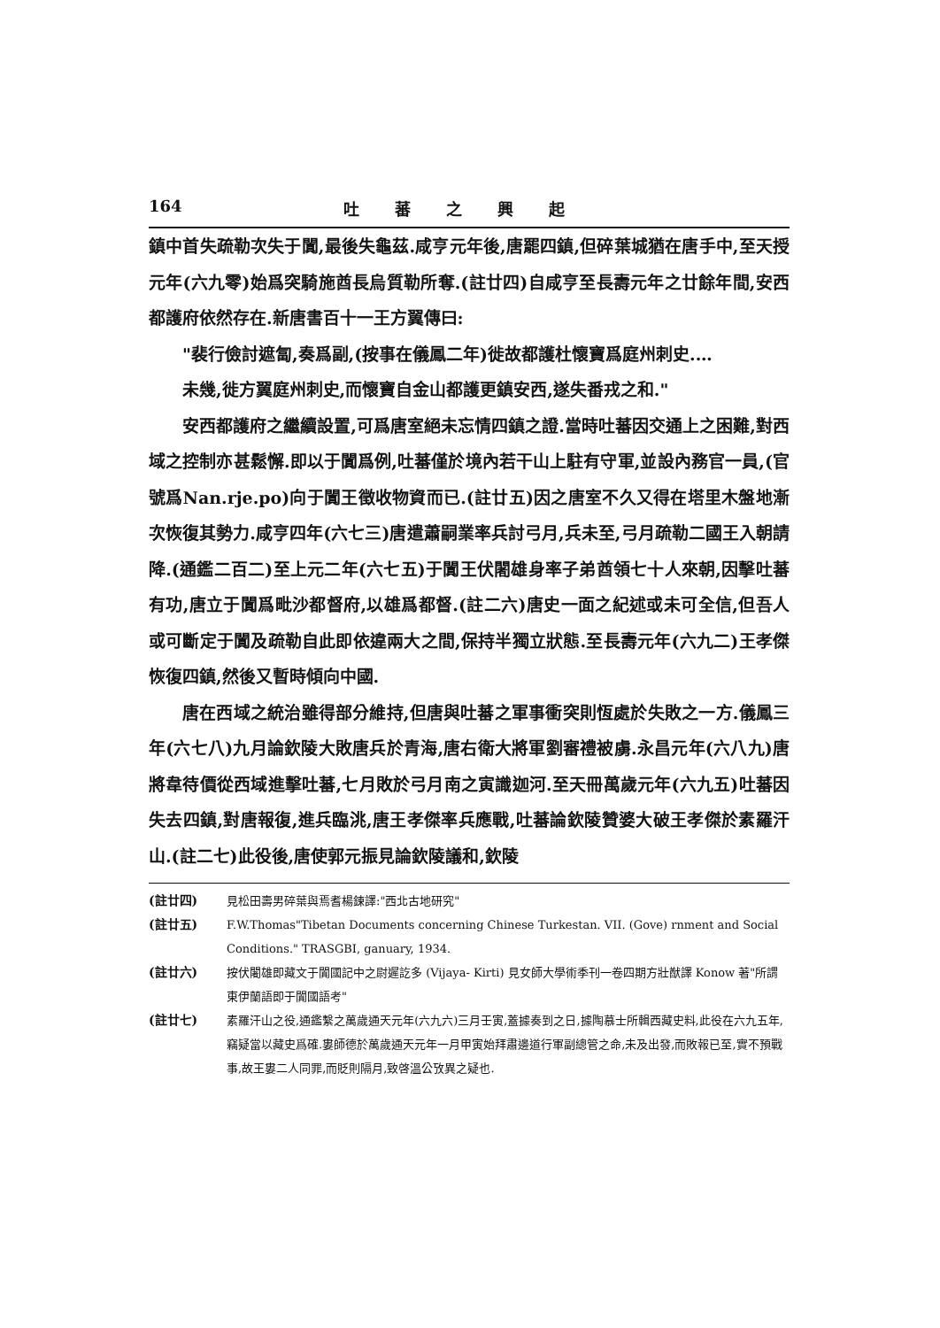164 吐蕃之興起
鎮中首失疏勒次失于闐,最後失龜茲.咸亨元年後,唐罷四鎮,但碎葉城猶在唐手中,至天授元年(六九零)始爲突騎施酋長烏質勒所奪.(註廿四)自咸亨至長壽元年之廿餘年間,安西都護府依然存在.新唐書百十一王方翼傳曰:
"裴行儉討遮匐,奏爲副,(按事在儀鳳二年)徙故都護杜懷寶爲庭州刺史.…
未幾,徙方翼庭州刺史,而懷寶自金山都護更鎮安西,遂失番戎之和."
安西都護府之繼續設置,可爲唐室絕未忘情四鎮之證.當時吐蕃因交通上之困難,對西域之控制亦甚鬆懈.即以于闐爲例,吐蕃僅於境內若干山上駐有守軍,並設內務官一員,(官號爲Nan.rje.po)向于闐王徵收物資而已.(註廿五)因之唐室不久又得在塔里木盤地漸次恢復其勢力.咸亨四年(六七三)唐遣蕭嗣業率兵討弓月,兵未至,弓月疏勒二國王入朝請降.(通鑑二百二)至上元二年(六七五)于闐王伏闍雄身率子弟酋領七十人來朝,因擊吐蕃有功,唐立于闐爲毗沙都督府,以雄爲都督.(註二六)唐史一面之紀述或未可全信,但吾人或可斷定于闐及疏勒自此即依違兩大之間,保持半獨立狀態.至長壽元年(六九二)王孝傑恢復四鎮,然後又暫時傾向中國.
唐在西域之統治雖得部分維持,但唐與吐蕃之軍事衝突則恆處於失敗之一方.儀鳳三年(六七八)九月論欽陵大敗唐兵於青海,唐右衛大將軍劉審禮被虜.永昌元年(六八九)唐將韋待價從西域進擊吐蕃,七月敗於弓月南之寅識迦河.至天冊萬歲元年(六九五)吐蕃因失去四鎮,對唐報復,進兵臨洮,唐王孝傑率兵應戰,吐蕃論欽陵贊婆大破王孝傑於素羅汗山.(註二七)此役後,唐使郭元振見論欽陵議和,欽陵
(註廿四) 見松田壽男碎葉與焉耆楊鍊譯:"西北古地研究"
(註廿五) F.W.Thomas"Tibetan Documents concerning Chinese Turkestan. VII. (Gove) rnment and Social Conditions." TRASGBI, ganuary, 1934.
(註廿六) 按伏闍雄即藏文于闐國記中之尉遲訖多 (Vijaya- Kirti) 見女師大學術季刊一卷四期方壯猷譯 Konow 著"所謂東伊蘭語即于闐國語考"
(註廿七) 素羅汗山之役,通鑑繫之萬歲通天元年(六九六)三月壬寅,蓋據奏到之日,據陶慕士所輯西藏史料,此役在六九五年,竊疑當以藏史爲確.婁師德於萬歲通天元年一月甲寅始拜肅邊道行軍副總管之命,未及出發,而敗報已至,實不預戰事,故王婁二人同罪,而貶則隔月,致啓溫公攷異之疑也.